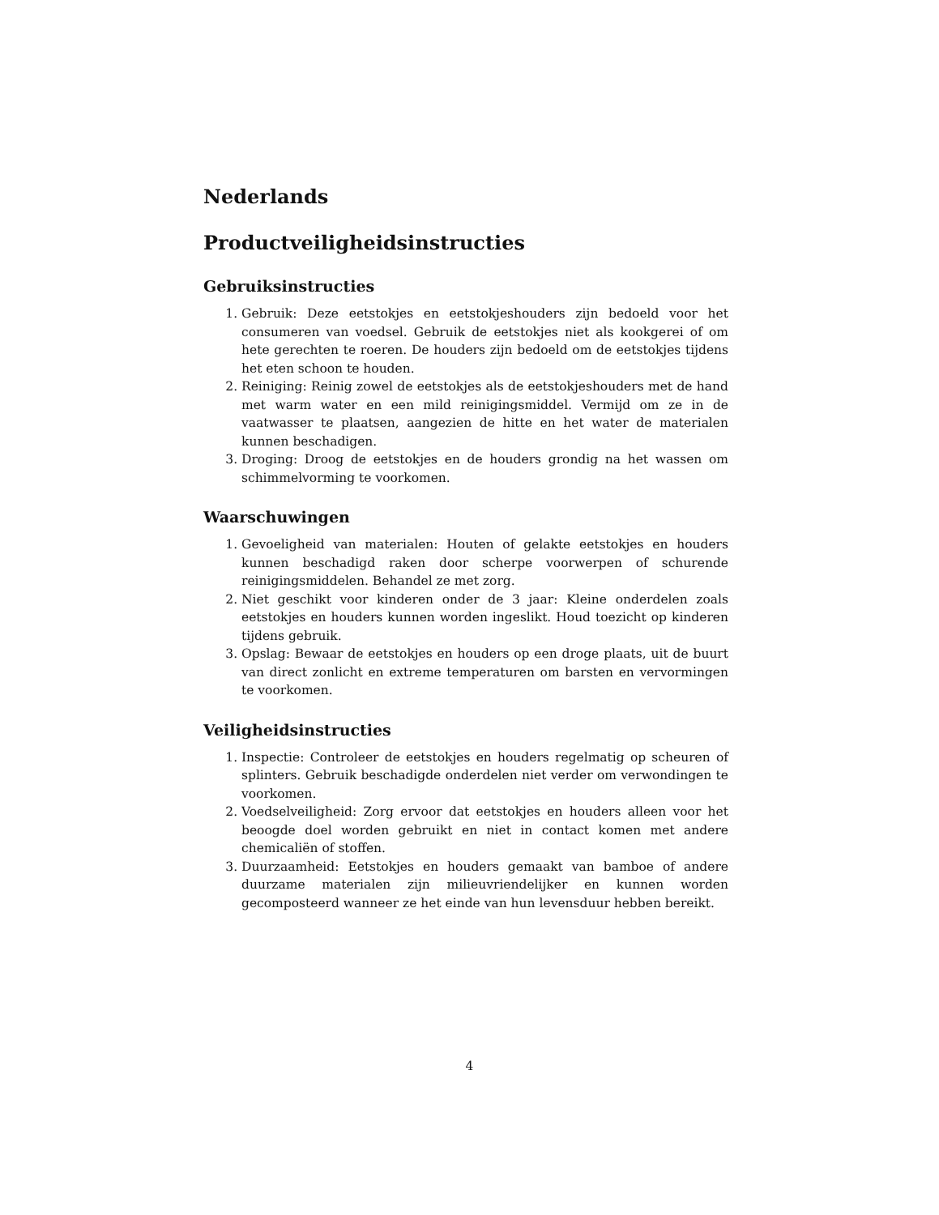Nederlands
Productveiligheidsinstructies
Gebruiksinstructies
1. Gebruik: Deze eetstokjes en eetstokjeshouders zijn bedoeld voor het consumeren van voedsel. Gebruik de eetstokjes niet als kookgerei of om hete gerechten te roeren. De houders zijn bedoeld om de eetstokjes tijdens het eten schoon te houden.
2. Reiniging: Reinig zowel de eetstokjes als de eetstokjeshouders met de hand met warm water en een mild reinigingsmiddel. Vermijd om ze in de vaatwasser te plaatsen, aangezien de hitte en het water de materialen kunnen beschadigen.
3. Droging: Droog de eetstokjes en de houders grondig na het wassen om schimmelvorming te voorkomen.
Waarschuwingen
1. Gevoeligheid van materialen: Houten of gelakte eetstokjes en houders kunnen beschadigd raken door scherpe voorwerpen of schurende reinigingsmiddelen. Behandel ze met zorg.
2. Niet geschikt voor kinderen onder de 3 jaar: Kleine onderdelen zoals eetstokjes en houders kunnen worden ingeslikt. Houd toezicht op kinderen tijdens gebruik.
3. Opslag: Bewaar de eetstokjes en houders op een droge plaats, uit de buurt van direct zonlicht en extreme temperaturen om barsten en vervormingen te voorkomen.
Veiligheidsinstructies
1. Inspectie: Controleer de eetstokjes en houders regelmatig op scheuren of splinters. Gebruik beschadigde onderdelen niet verder om verwondingen te voorkomen.
2. Voedselveiligheid: Zorg ervoor dat eetstokjes en houders alleen voor het beoogde doel worden gebruikt en niet in contact komen met andere chemicaliën of stoffen.
3. Duurzaamheid: Eetstokjes en houders gemaakt van bamboe of andere duurzame materialen zijn milieuvriendelijker en kunnen worden gecomposteerd wanneer ze het einde van hun levensduur hebben bereikt.
4